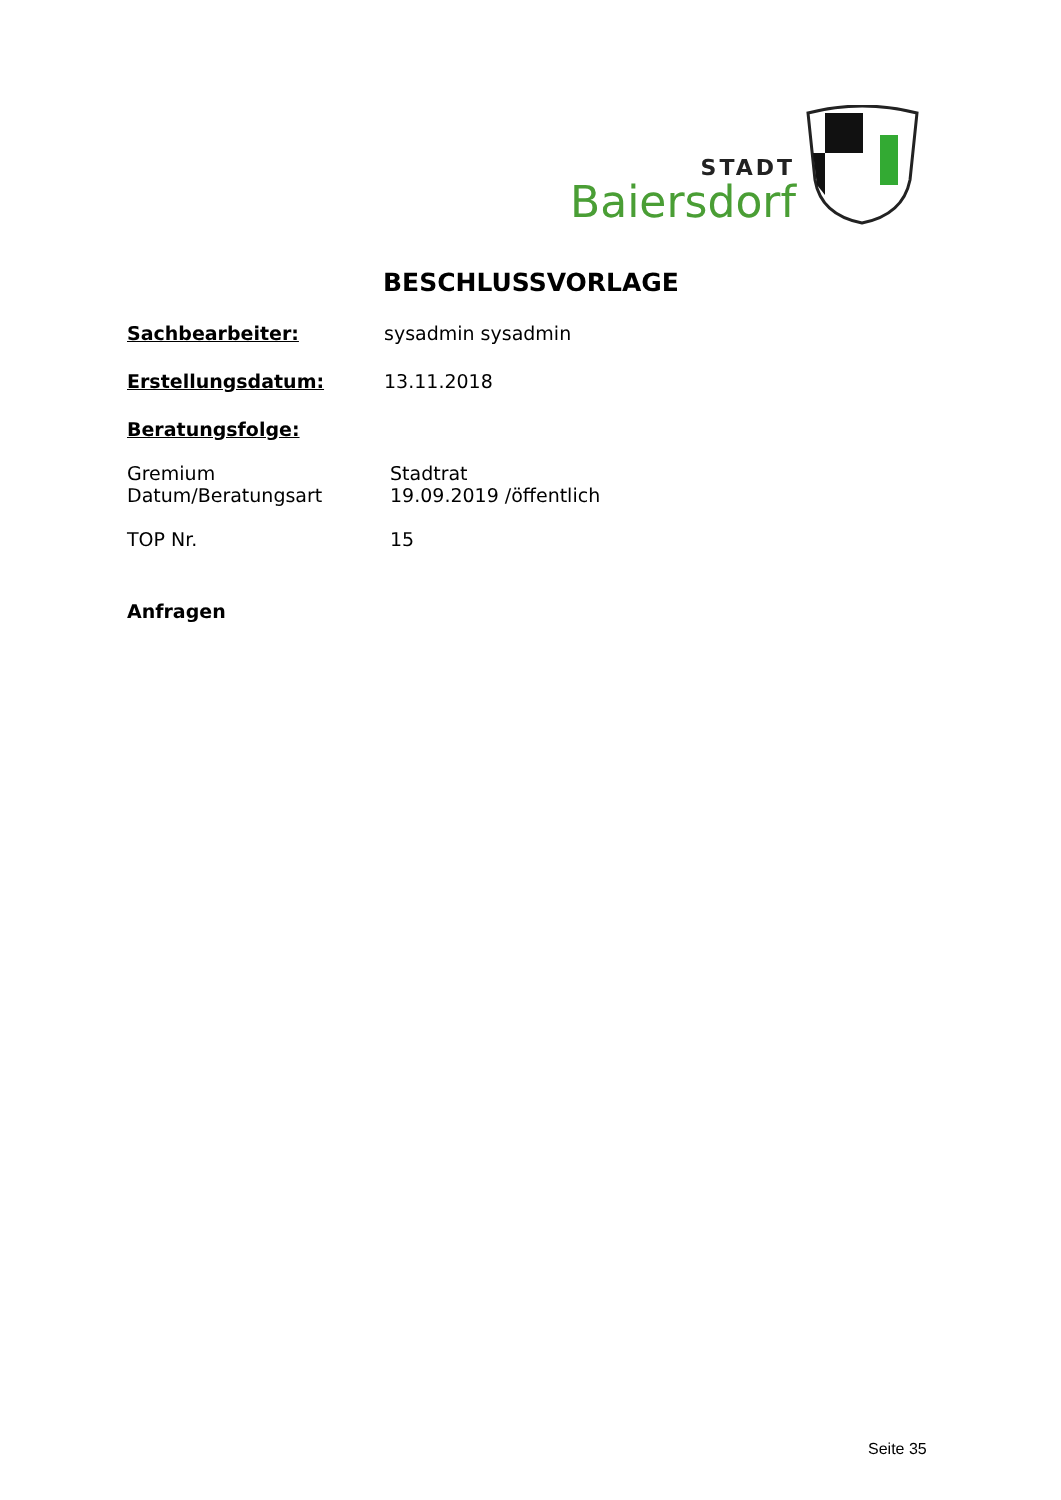STADT
Baiersdorf
BESCHLUSSVORLAGE
Sachbearbeiter: sysadmin sysadmin
Erstellungsdatum: 13.11.2018
Beratungsfolge:
Gremium
Datum/Beratungsart
Stadtrat
19.09.2019 /öffentlich
TOP Nr. 15
Anfragen
Seite 35